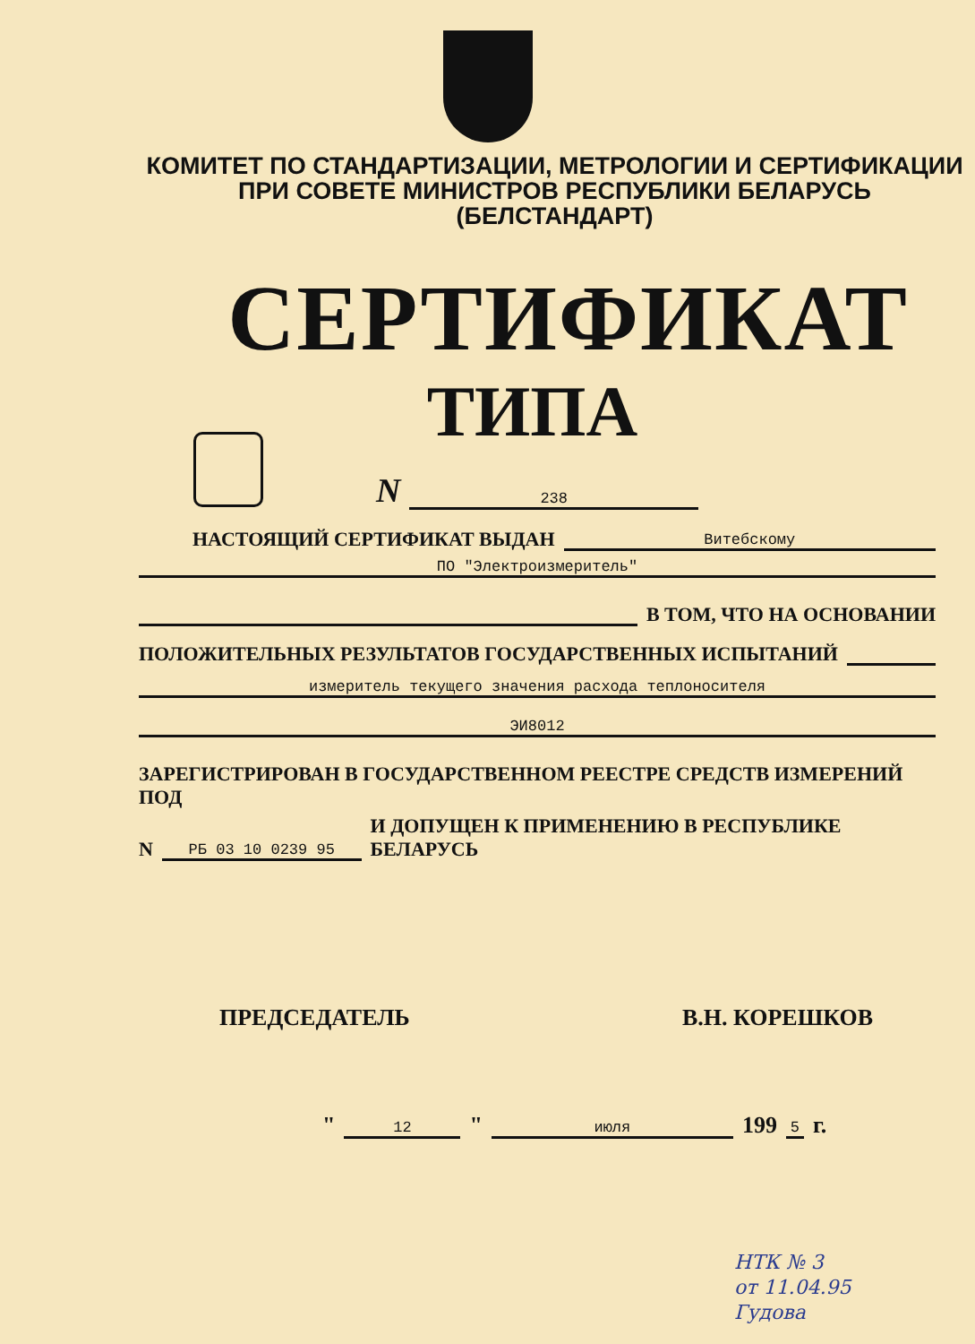КОМИТЕТ ПО СТАНДАРТИЗАЦИИ, МЕТРОЛОГИИ И СЕРТИФИКАЦИИ
ПРИ СОВЕТЕ МИНИСТРОВ РЕСПУБЛИКИ БЕЛАРУСЬ
(БЕЛСТАНДАРТ)
СЕРТИФИКАТ
ТИПА
N
238
НАСТОЯЩИЙ СЕРТИФИКАТ ВЫДАН
Витебскому
ПО "Электроизмеритель"
В ТОМ, ЧТО НА ОСНОВАНИИ
ПОЛОЖИТЕЛЬНЫХ РЕЗУЛЬТАТОВ ГОСУДАРСТВЕННЫХ ИСПЫТАНИЙ
измеритель текущего значения расхода теплоносителя
ЭИ8012
ЗАРЕГИСТРИРОВАН В ГОСУДАРСТВЕННОМ РЕЕСТРЕ СРЕДСТВ ИЗМЕРЕНИЙ ПОД
N
РБ 03 10 0239 95
И ДОПУЩЕН К ПРИМЕНЕНИЮ В РЕСПУБЛИКЕ БЕЛАРУСЬ
ПРЕДСЕДАТЕЛЬ В.Н. КОРЕШКОВ
"
12
"
июля
199
5
г.
НТК № 3
от 11.04.95
Гудова